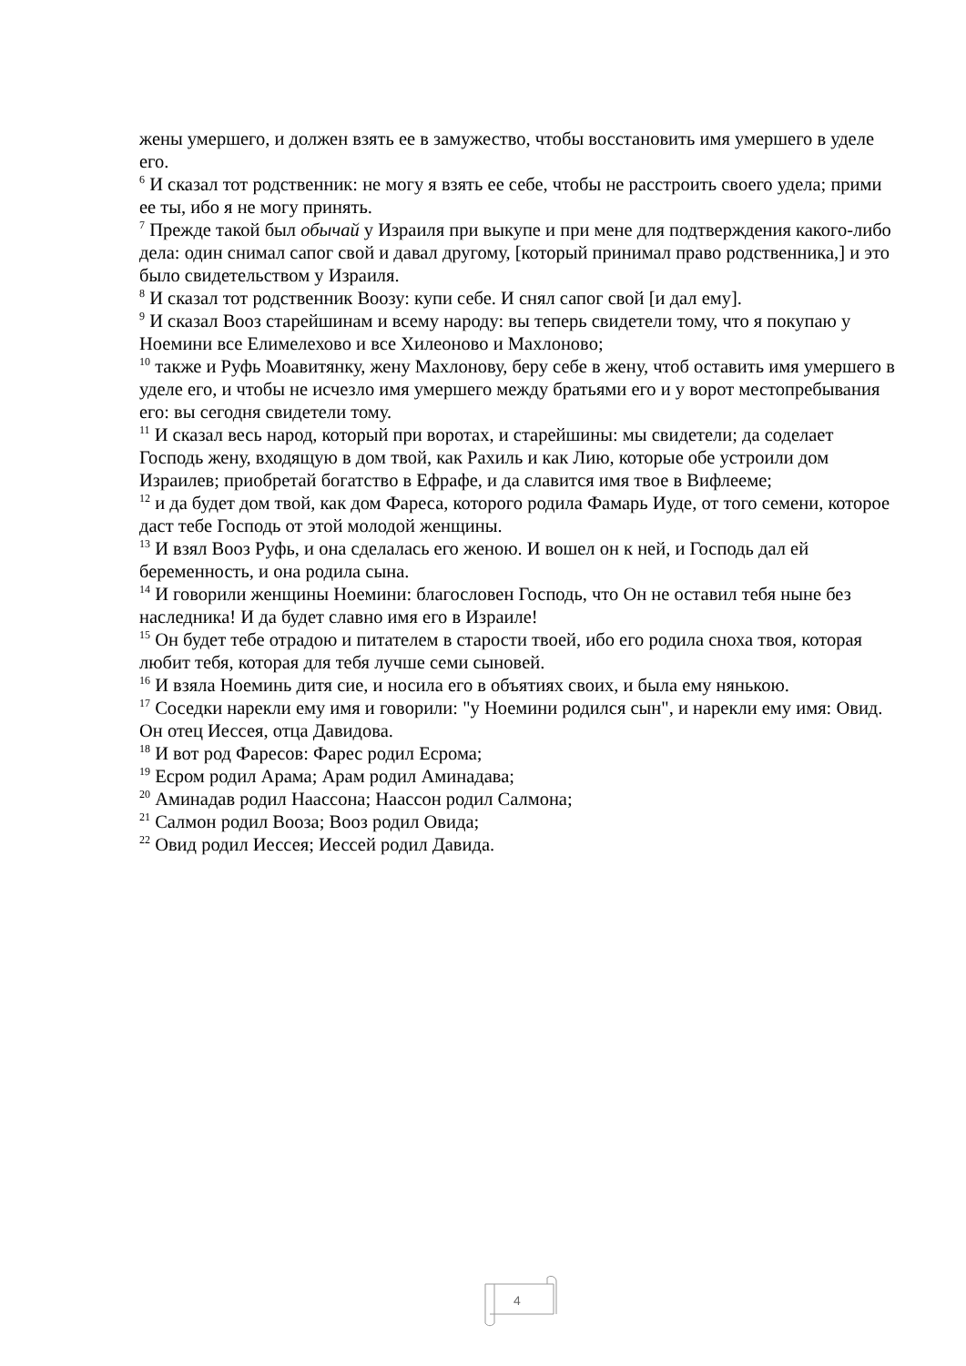жены умершего, и должен взять ее в замужество, чтобы восстановить имя умершего в уделе его.
<sup>6</sup> И сказал тот родственник: не могу я взять ее себе, чтобы не расстроить своего удела; прими ее ты, ибо я не могу принять.
<sup>7</sup> Прежде такой был обычай у Израиля при выкупе и при мене для подтверждения какого-либо дела: один снимал сапог свой и давал другому, [который принимал право родственника,] и это было свидетельством у Израиля.
<sup>8</sup> И сказал тот родственник Воозу: купи себе. И снял сапог свой [и дал ему].
<sup>9</sup> И сказал Вооз старейшинам и всему народу: вы теперь свидетели тому, что я покупаю у Ноемини все Елимелехово и все Хилеоново и Махлоново;
<sup>10</sup> также и Руфь Моавитянку, жену Махлонову, беру себе в жену, чтоб оставить имя умершего в уделе его, и чтобы не исчезло имя умершего между братьями его и у ворот местопребывания его: вы сегодня свидетели тому.
<sup>11</sup> И сказал весь народ, который при воротах, и старейшины: мы свидетели; да соделает Господь жену, входящую в дом твой, как Рахиль и как Лию, которые обе устроили дом Израилев; приобретай богатство в Ефрафе, и да славится имя твое в Вифлееме;
<sup>12</sup> и да будет дом твой, как дом Фареса, которого родила Фамарь Иуде, от того семени, которое даст тебе Господь от этой молодой женщины.
<sup>13</sup> И взял Вооз Руфь, и она сделалась его женою. И вошел он к ней, и Господь дал ей беременность, и она родила сына.
<sup>14</sup> И говорили женщины Ноемини: благословен Господь, что Он не оставил тебя ныне без наследника! И да будет славно имя его в Израиле!
<sup>15</sup> Он будет тебе отрадою и питателем в старости твоей, ибо его родила сноха твоя, которая любит тебя, которая для тебя лучше семи сыновей.
<sup>16</sup> И взяла Ноеминь дитя сие, и носила его в объятиях своих, и была ему нянькою.
<sup>17</sup> Соседки нарекли ему имя и говорили: "у Ноемини родился сын", и нарекли ему имя: Овид. Он отец Иессея, отца Давидова.
<sup>18</sup> И вот род Фаресов: Фарес родил Есрома;
<sup>19</sup> Есром родил Арама; Арам родил Аминадава;
<sup>20</sup> Аминадав родил Наассона; Наассон родил Салмона;
<sup>21</sup> Салмон родил Вооза; Вооз родил Овида;
<sup>22</sup> Овид родил Иессея; Иессей родил Давида.
4